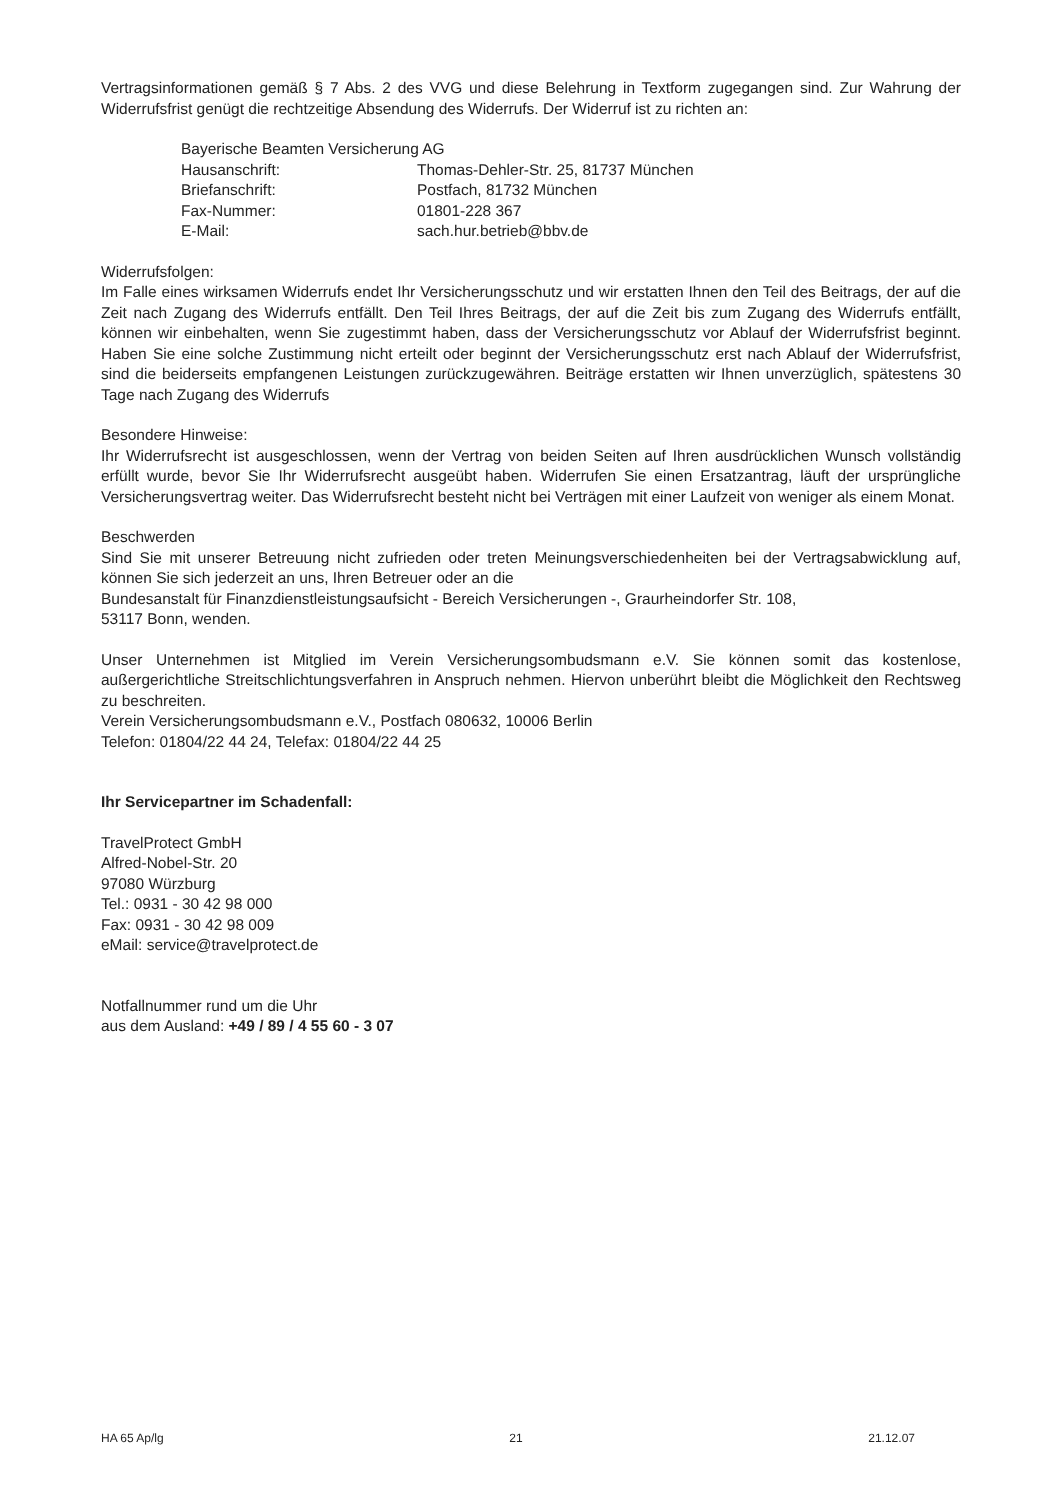Vertragsinformationen gemäß § 7 Abs. 2 des VVG und diese Belehrung in Textform zugegangen sind. Zur Wahrung der Widerrufsfrist genügt die rechtzeitige Absendung des Widerrufs. Der Widerruf ist zu richten an:
Bayerische Beamten Versicherung AG
Hausanschrift: Thomas-Dehler-Str. 25, 81737 München
Briefanschrift: Postfach, 81732 München
Fax-Nummer: 01801-228 367
E-Mail: sach.hur.betrieb@bbv.de
Widerrufsfolgen:
Im Falle eines wirksamen Widerrufs endet Ihr Versicherungsschutz und wir erstatten Ihnen den Teil des Beitrags, der auf die Zeit nach Zugang des Widerrufs entfällt. Den Teil Ihres Beitrags, der auf die Zeit bis zum Zugang des Widerrufs entfällt, können wir einbehalten, wenn Sie zugestimmt haben, dass der Versicherungsschutz vor Ablauf der Widerrufsfrist beginnt. Haben Sie eine solche Zustimmung nicht erteilt oder beginnt der Versicherungsschutz erst nach Ablauf der Widerrufsfrist, sind die beiderseits empfangenen Leistungen zurückzugewähren. Beiträge erstatten wir Ihnen unverzüglich, spätestens 30 Tage nach Zugang des Widerrufs
Besondere Hinweise:
Ihr Widerrufsrecht ist ausgeschlossen, wenn der Vertrag von beiden Seiten auf Ihren ausdrücklichen Wunsch vollständig erfüllt wurde, bevor Sie Ihr Widerrufsrecht ausgeübt haben. Widerrufen Sie einen Ersatzantrag, läuft der ursprüngliche Versicherungsvertrag weiter. Das Widerrufsrecht besteht nicht bei Verträgen mit einer Laufzeit von weniger als einem Monat.
Beschwerden
Sind Sie mit unserer Betreuung nicht zufrieden oder treten Meinungsverschiedenheiten bei der Vertragsabwicklung auf, können Sie sich jederzeit an uns, Ihren Betreuer oder an die
Bundesanstalt für Finanzdienstleistungsaufsicht - Bereich Versicherungen -, Graurheindorfer Str. 108,
53117 Bonn, wenden.
Unser Unternehmen ist Mitglied im Verein Versicherungsombudsmann e.V. Sie können somit das kostenlose, außergerichtliche Streitschlichtungsverfahren in Anspruch nehmen. Hiervon unberührt bleibt die Möglichkeit den Rechtsweg zu beschreiten.
Verein Versicherungsombudsmann e.V., Postfach 080632, 10006 Berlin
Telefon: 01804/22 44 24, Telefax: 01804/22 44 25
Ihr Servicepartner im Schadenfall:
TravelProtect GmbH
Alfred-Nobel-Str. 20
97080 Würzburg
Tel.: 0931 - 30 42 98 000
Fax: 0931 - 30 42 98 009
eMail: service@travelprotect.de
Notfallnummer rund um die Uhr
aus dem Ausland: +49 / 89 / 4 55 60 - 3 07
HA 65 Ap/lg 21 21.12.07